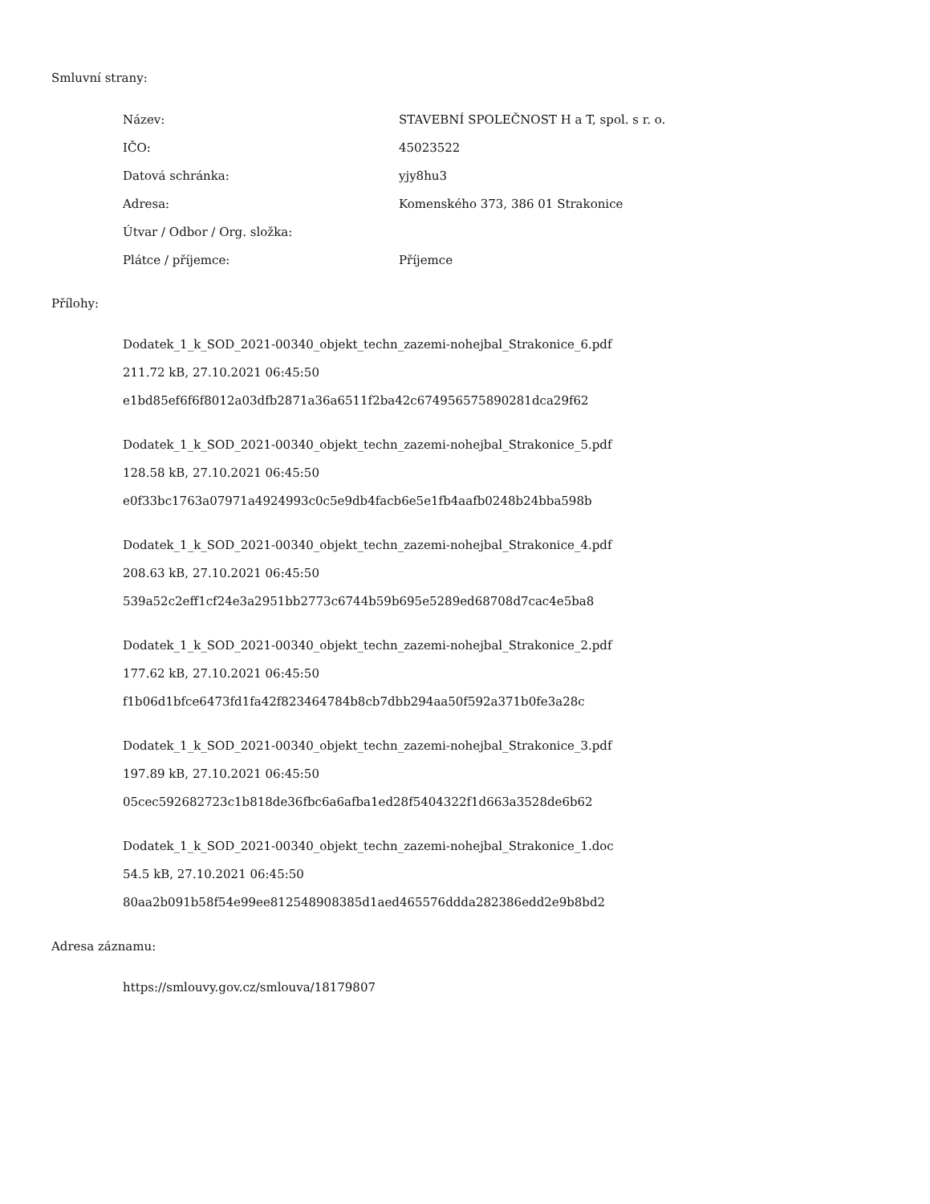Smluvní strany:
| Název: | STAVEBNÍ SPOLEČNOST H a T, spol. s r. o. |
| IČO: | 45023522 |
| Datová schránka: | yjy8hu3 |
| Adresa: | Komenského 373, 386 01 Strakonice |
| Útvar / Odbor / Org. složka: | |
| Plátce / příjemce: | Příjemce |
Přílohy:
Dodatek_1_k_SOD_2021-00340_objekt_techn_zazemi-nohejbal_Strakonice_6.pdf
211.72 kB, 27.10.2021 06:45:50
e1bd85ef6f6f8012a03dfb2871a36a6511f2ba42c674956575890281dca29f62
Dodatek_1_k_SOD_2021-00340_objekt_techn_zazemi-nohejbal_Strakonice_5.pdf
128.58 kB, 27.10.2021 06:45:50
e0f33bc1763a07971a4924993c0c5e9db4facb6e5e1fb4aafb0248b24bba598b
Dodatek_1_k_SOD_2021-00340_objekt_techn_zazemi-nohejbal_Strakonice_4.pdf
208.63 kB, 27.10.2021 06:45:50
539a52c2eff1cf24e3a2951bb2773c6744b59b695e5289ed68708d7cac4e5ba8
Dodatek_1_k_SOD_2021-00340_objekt_techn_zazemi-nohejbal_Strakonice_2.pdf
177.62 kB, 27.10.2021 06:45:50
f1b06d1bfce6473fd1fa42f823464784b8cb7dbb294aa50f592a371b0fe3a28c
Dodatek_1_k_SOD_2021-00340_objekt_techn_zazemi-nohejbal_Strakonice_3.pdf
197.89 kB, 27.10.2021 06:45:50
05cec592682723c1b818de36fbc6a6afba1ed28f5404322f1d663a3528de6b62
Dodatek_1_k_SOD_2021-00340_objekt_techn_zazemi-nohejbal_Strakonice_1.doc
54.5 kB, 27.10.2021 06:45:50
80aa2b091b58f54e99ee812548908385d1aed465576ddda282386edd2e9b8bd2
Adresa záznamu:
https://smlouvy.gov.cz/smlouva/18179807